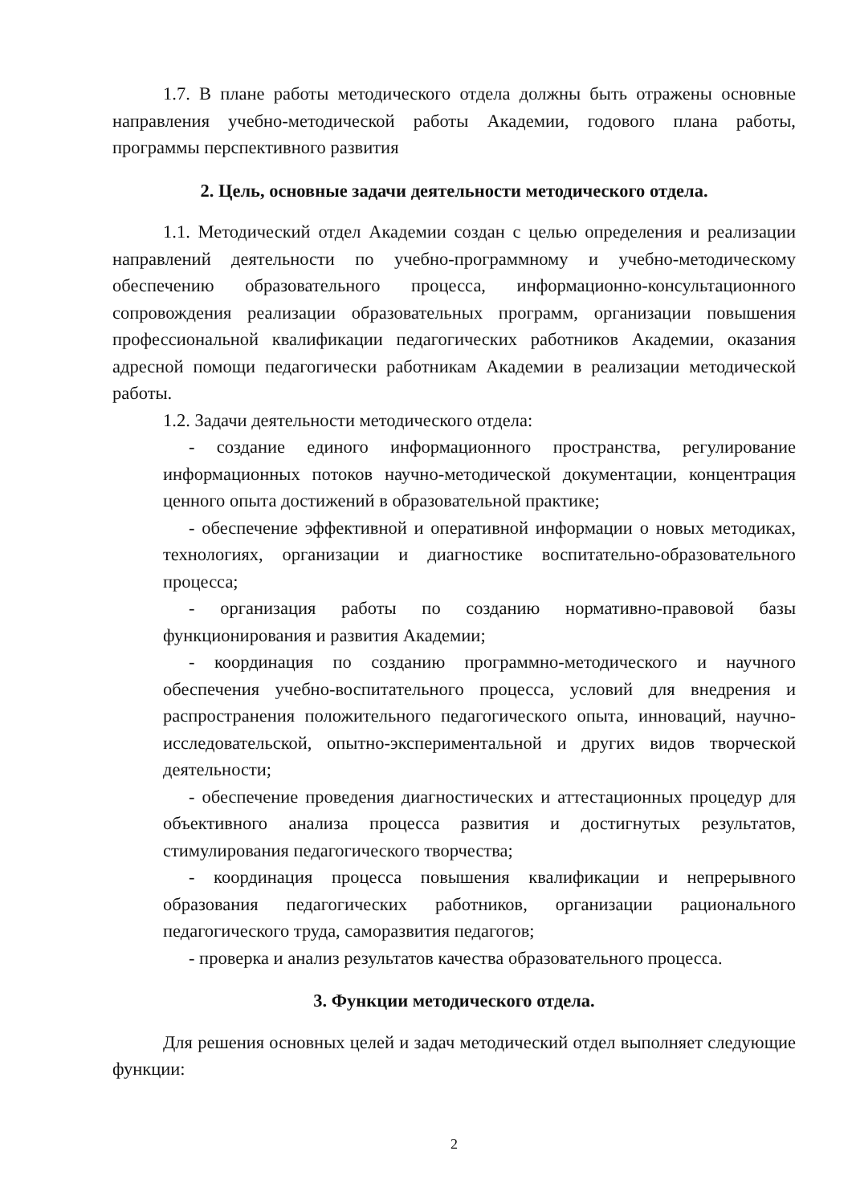1.7. В плане работы методического отдела должны быть отражены основные направления учебно-методической работы Академии, годового плана работы, программы перспективного развития
2. Цель, основные задачи деятельности методического отдела.
1.1. Методический отдел Академии создан с целью определения и реализации направлений деятельности по учебно-программному и учебно-методическому обеспечению образовательного процесса, информационно-консультационного сопровождения реализации образовательных программ, организации повышения профессиональной квалификации педагогических работников Академии, оказания адресной помощи педагогически работникам Академии в реализации методической работы.
1.2. Задачи деятельности методического отдела:
- создание единого информационного пространства, регулирование информационных потоков научно-методической документации, концентрация ценного опыта достижений в образовательной практике;
- обеспечение эффективной и оперативной информации о новых методиках, технологиях, организации и диагностике воспитательно-образовательного процесса;
- организация работы по созданию нормативно-правовой базы функционирования и развития Академии;
- координация по созданию программно-методического и научного обеспечения учебно-воспитательного процесса, условий для внедрения и распространения положительного педагогического опыта, инноваций, научно-исследовательской, опытно-экспериментальной и других видов творческой деятельности;
- обеспечение проведения диагностических и аттестационных процедур для объективного анализа процесса развития и достигнутых результатов, стимулирования педагогического творчества;
- координация процесса повышения квалификации и непрерывного образования педагогических работников, организации рационального педагогического труда, саморазвития педагогов;
- проверка и анализ результатов качества образовательного процесса.
3. Функции методического отдела.
Для решения основных целей и задач методический отдел выполняет следующие функции:
2